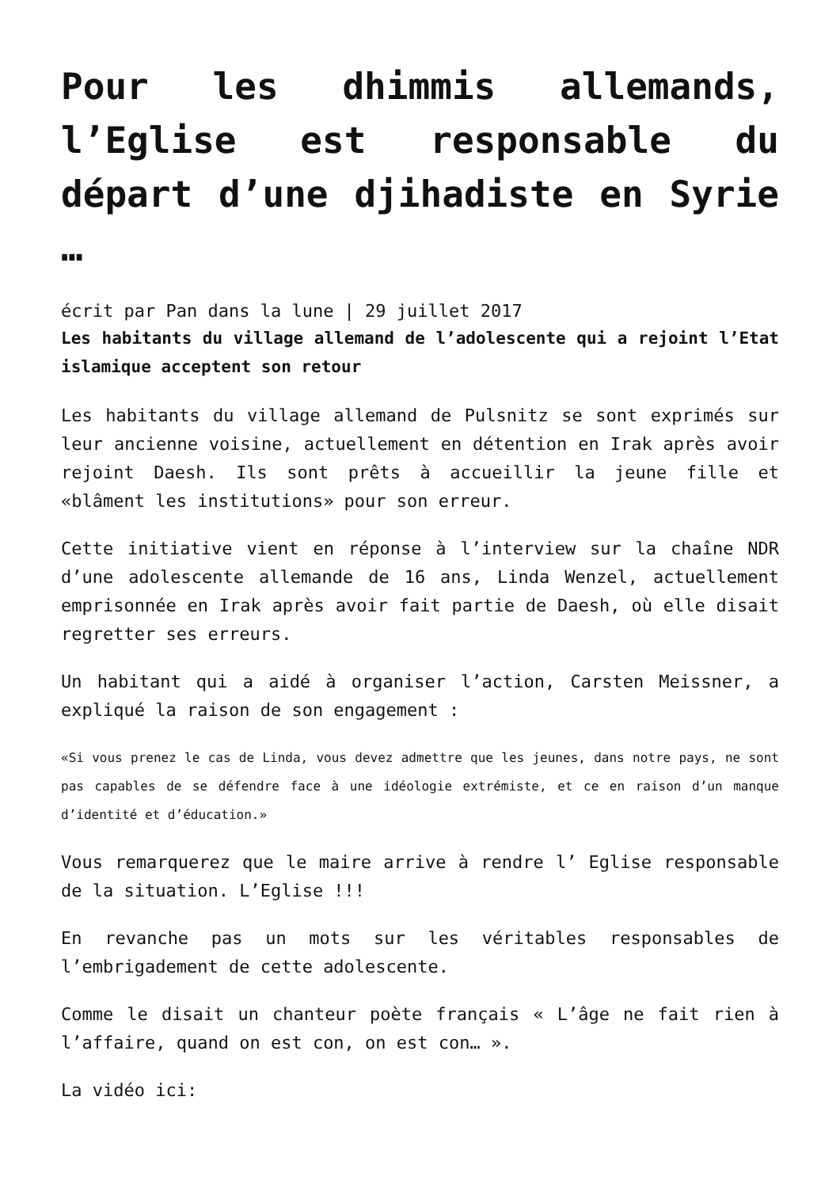Pour les dhimmis allemands, l’Eglise est responsable du départ d’une djihadiste en Syrie …
écrit par Pan dans la lune | 29 juillet 2017
Les habitants du village allemand de l’adolescente qui a rejoint l’Etat islamique acceptent son retour
Les habitants du village allemand de Pulsnitz se sont exprimés sur leur ancienne voisine, actuellement en détention en Irak après avoir rejoint Daesh. Ils sont prêts à accueillir la jeune fille et «blâment les institutions» pour son erreur.
Cette initiative vient en réponse à l’interview sur la chaîne NDR d’une adolescente allemande de 16 ans, Linda Wenzel, actuellement emprisonnée en Irak après avoir fait partie de Daesh, où elle disait regretter ses erreurs.
Un habitant qui a aidé à organiser l’action, Carsten Meissner, a expliqué la raison de son engagement :
«Si vous prenez le cas de Linda, vous devez admettre que les jeunes, dans notre pays, ne sont pas capables de se défendre face à une idéologie extrémiste, et ce en raison d’un manque d’identité et d’éducation.»
Vous remarquerez que le maire arrive à rendre l’ Eglise responsable de la situation. L’Eglise !!!
En revanche pas un mots sur les véritables responsables de l’embrigadement de cette adolescente.
Comme le disait un chanteur poète français « L’âge ne fait rien à l’affaire, quand on est con, on est con… ».
La vidéo ici: